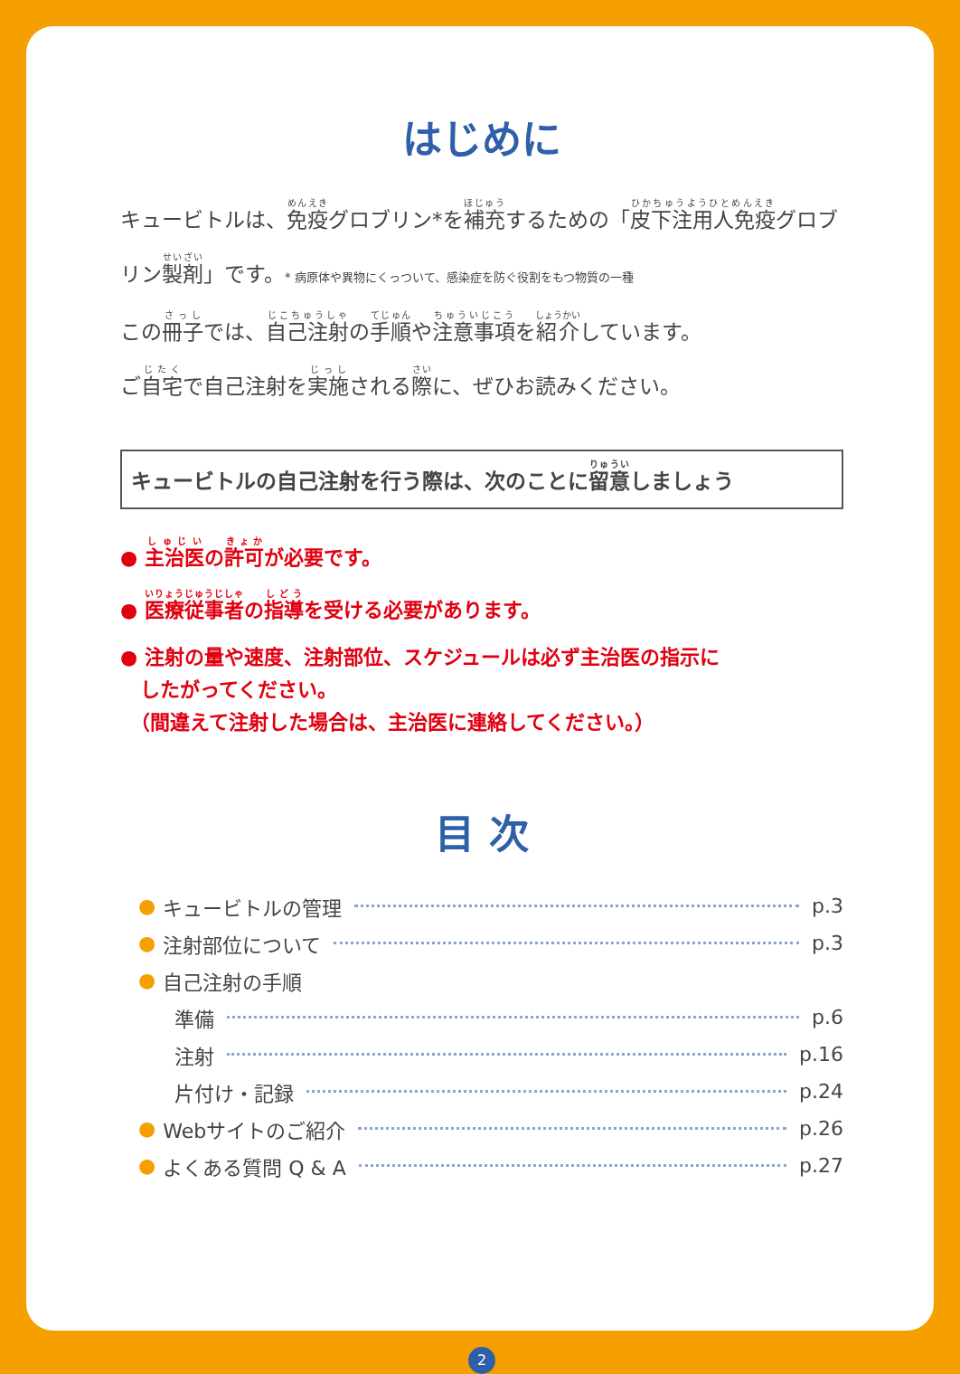はじめに
キュービトルは、免疫グロブリン*を補充するための「皮下注用人免疫グロブリン製剤」です。* 病原体や異物にくっついて、感染症を防ぐ役割をもつ物質の一種
この冊子では、自己注射の手順や注意事項を紹介しています。
ご自宅で自己注射を実施される際に、ぜひお読みください。
キュービトルの自己注射を行う際は、次のことに留意しましょう
● 主治医の許可が必要です。
● 医療従事者の指導を受ける必要があります。
● 注射の量や速度、注射部位、スケジュールは必ず主治医の指示に
　したがってください。
　（間違えて注射した場合は、主治医に連絡してください。）
目 次
● キュービトルの管理 p.3
● 注射部位について p.3
● 自己注射の手順
準備 p.6
注射 p.16
片付け・記録 p.24
● Webサイトのご紹介 p.26
● よくある質問 Q & A p.27
2